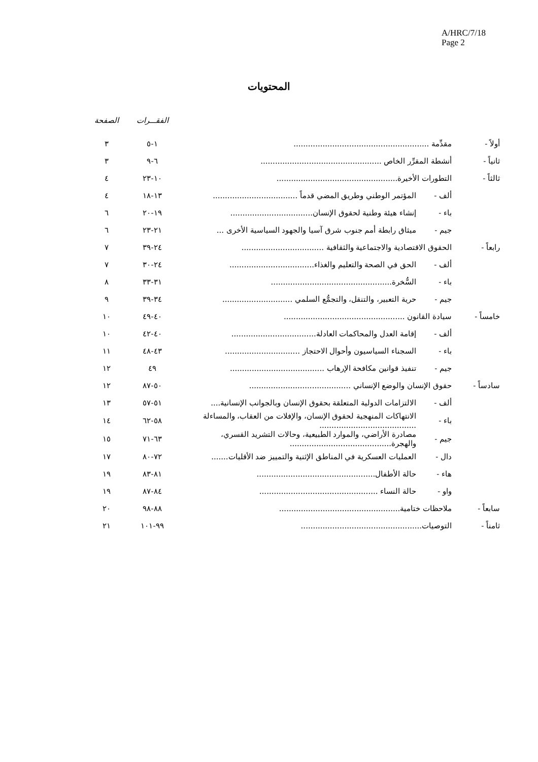A/HRC/7/18
Page 2
المحتويات
| | | | الفقـــرات | الصفحة |
| --- | --- | --- | --- | --- |
| أولاً - | مقدِّمة ........................................................ | | ١-٥ | ٣ |
| ثانياً - | أنشطة المقرِّر الخاص .................................................. | | ٦-٩ | ٣ |
| ثالثاً - | التطورات الأخيرة.................................................. | | ١٠-٢٣ | ٤ |
| | ألف - | المؤتمر الوطني وطريق المضي قدماً ................................... | ١٣-١٨ | ٤ |
| | باء - | إنشاء هيئة وطنية لحقوق الإنسان.................................. | ١٩-٢٠ | ٦ |
| | جيم - | ميثاق رابطة أمم جنوب شرق آسيا والجهود السياسية الأخرى ... | ٢١-٢٣ | ٦ |
| رابعاً - | الحقوق الاقتصادية والاجتماعية والثقافية .................................. | | ٢٤-٣٩ | ٧ |
| | ألف - | الحق في الصحة والتعليم والغذاء................................... | ٢٤-٣٠ | ٧ |
| | باء - | السُّخرة.................................................. | ٣١-٣٣ | ٨ |
| | جيم - | حرية التعبير، والتنقل، والتجمُّع السلمي ............................. | ٣٤-٣٩ | ٩ |
| خامساً - | سيادة القانون .................................................. | | ٤٠-٤٩ | ١٠ |
| | ألف - | إقامة العدل والمحاكمات العادلة................................... | ٤٠-٤٢ | ١٠ |
| | باء - | السجناء السياسيون وأحوال الاحتجاز ............................... | ٤٣-٤٨ | ١١ |
| | جيم - | تنفيذ قوانين مكافحة الإرهاب ....................................... | ٤٩ | ١٢ |
| سادساً - | حقوق الإنسان والوضع الإنساني .......................................... | | ٥٠-٨٧ | ١٢ |
| | ألف - | الالتزامات الدولية المتعلقة بحقوق الإنسان وبالجوانب الإنسانية.... | ٥١-٥٧ | ١٣ |
| | باء - | الانتهاكات المنهجية لحقوق الإنسان، والإفلات من العقاب، والمساءلة ........................................ | ٥٨-٦٢ | ١٤ |
| | جيم - | مصادرة الأراضي، والموارد الطبيعية، وحالات التشريد القسري، والهجرة.......................................... | ٦٣-٧١ | ١٥ |
| | دال - | العمليات العسكرية في المناطق الإثنية والتمييز ضد الأقليات....... | ٧٢-٨٠ | ١٧ |
| | هاء - | حالة الأطفال................................................. | ٨١-٨٣ | ١٩ |
| | واو - | حالة النساء ................................................. | ٨٤-٨٧ | ١٩ |
| سابعاً - | ملاحظات ختامية.................................................. | | ٨٨-٩٨ | ٢٠ |
| ثامناً - | التوصيات.................................................. | | ٩٩-١٠١ | ٢١ |